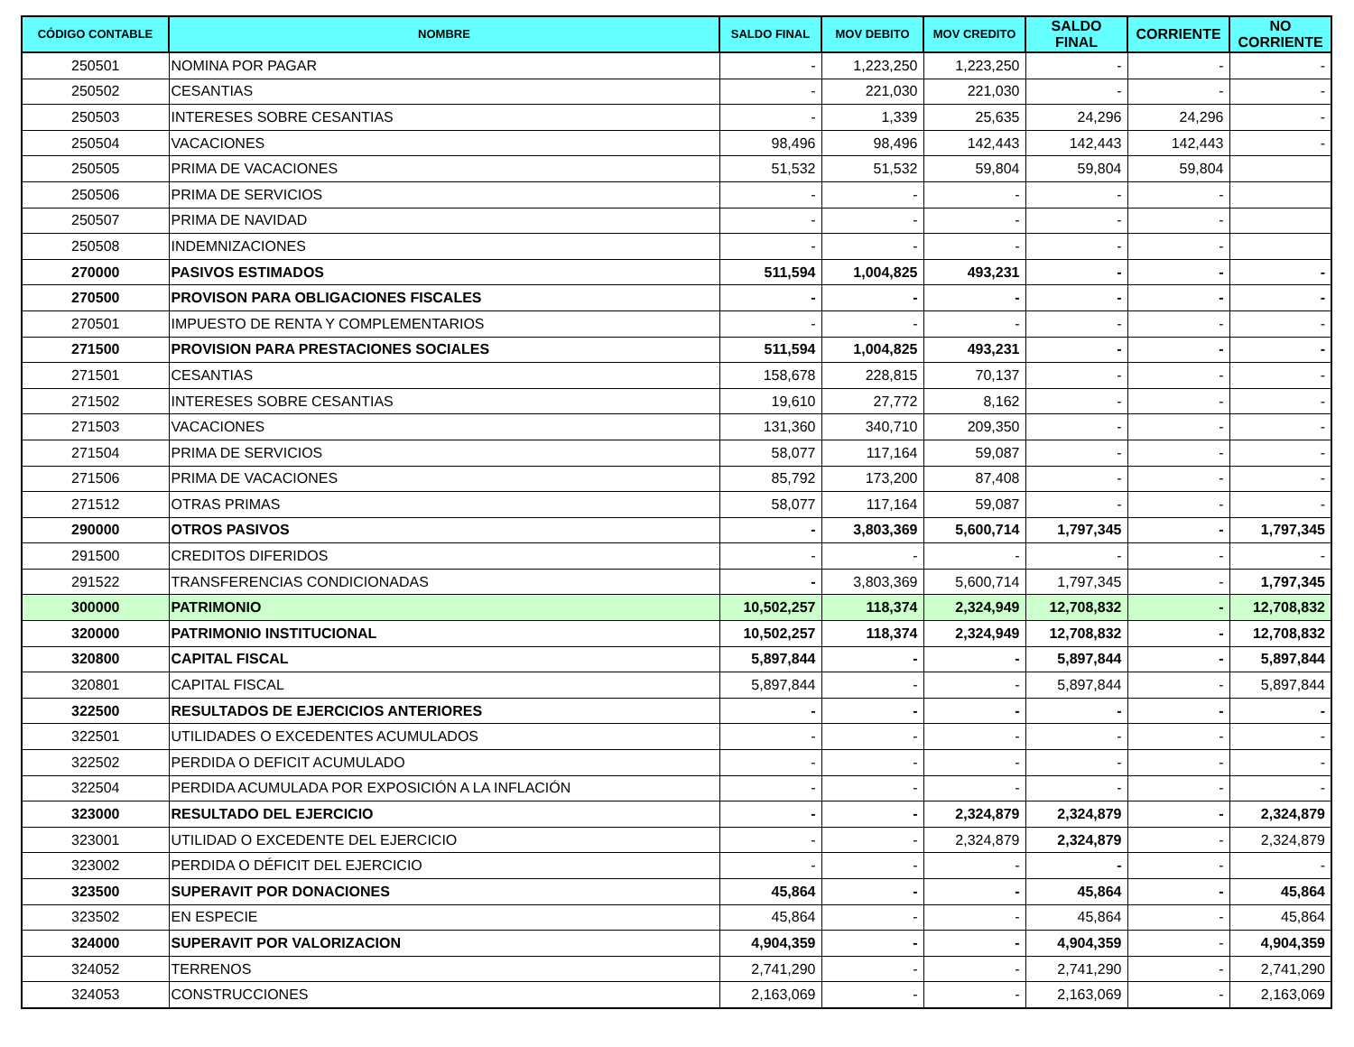| CÓDIGO CONTABLE | NOMBRE | SALDO FINAL | MOV DEBITO | MOV CREDITO | SALDO FINAL | CORRIENTE | NO CORRIENTE |
| --- | --- | --- | --- | --- | --- | --- | --- |
| 250501 | NOMINA POR PAGAR | - | 1,223,250 | 1,223,250 | - | - | - |
| 250502 | CESANTIAS | - | 221,030 | 221,030 | - | - | - |
| 250503 | INTERESES SOBRE CESANTIAS | - | 1,339 | 25,635 | 24,296 | 24,296 | - |
| 250504 | VACACIONES | 98,496 | 98,496 | 142,443 | 142,443 | 142,443 | - |
| 250505 | PRIMA DE VACACIONES | 51,532 | 51,532 | 59,804 | 59,804 | 59,804 | |
| 250506 | PRIMA DE SERVICIOS | - | - | - | - | - | |
| 250507 | PRIMA DE NAVIDAD | - | - | - | - | - | |
| 250508 | INDEMNIZACIONES | - | - | - | - | - | |
| 270000 | PASIVOS ESTIMADOS | 511,594 | 1,004,825 | 493,231 | - | - | - |
| 270500 | PROVISON PARA OBLIGACIONES FISCALES | - | - | - | - | - | - |
| 270501 | IMPUESTO DE RENTA Y COMPLEMENTARIOS | - | - | - | - | - | - |
| 271500 | PROVISION PARA PRESTACIONES SOCIALES | 511,594 | 1,004,825 | 493,231 | - | - | - |
| 271501 | CESANTIAS | 158,678 | 228,815 | 70,137 | - | - | - |
| 271502 | INTERESES SOBRE CESANTIAS | 19,610 | 27,772 | 8,162 | - | - | - |
| 271503 | VACACIONES | 131,360 | 340,710 | 209,350 | - | - | - |
| 271504 | PRIMA DE SERVICIOS | 58,077 | 117,164 | 59,087 | - | - | - |
| 271506 | PRIMA DE VACACIONES | 85,792 | 173,200 | 87,408 | - | - | - |
| 271512 | OTRAS PRIMAS | 58,077 | 117,164 | 59,087 | - | - | - |
| 290000 | OTROS PASIVOS | - | 3,803,369 | 5,600,714 | 1,797,345 | - | 1,797,345 |
| 291500 | CREDITOS DIFERIDOS | - | - | - | - | - | - |
| 291522 | TRANSFERENCIAS CONDICIONADAS | - | 3,803,369 | 5,600,714 | 1,797,345 | - | 1,797,345 |
| 300000 | PATRIMONIO | 10,502,257 | 118,374 | 2,324,949 | 12,708,832 | - | 12,708,832 |
| 320000 | PATRIMONIO INSTITUCIONAL | 10,502,257 | 118,374 | 2,324,949 | 12,708,832 | - | 12,708,832 |
| 320800 | CAPITAL FISCAL | 5,897,844 | - | - | 5,897,844 | - | 5,897,844 |
| 320801 | CAPITAL FISCAL | 5,897,844 | - | - | 5,897,844 | - | 5,897,844 |
| 322500 | RESULTADOS DE EJERCICIOS ANTERIORES | - | - | - | - | - | - |
| 322501 | UTILIDADES O EXCEDENTES ACUMULADOS | - | - | - | - | - | - |
| 322502 | PERDIDA O DEFICIT ACUMULADO | - | - | - | - | - | - |
| 322504 | PERDIDA ACUMULADA POR EXPOSICIÓN A LA INFLACIÓN | - | - | - | - | - | - |
| 323000 | RESULTADO DEL EJERCICIO | - | - | 2,324,879 | 2,324,879 | - | 2,324,879 |
| 323001 | UTILIDAD O EXCEDENTE DEL EJERCICIO | - | - | 2,324,879 | 2,324,879 | - | 2,324,879 |
| 323002 | PERDIDA O DÉFICIT DEL EJERCICIO | - | - | - | - | - | - |
| 323500 | SUPERAVIT POR DONACIONES | 45,864 | - | - | 45,864 | - | 45,864 |
| 323502 | EN ESPECIE | 45,864 | - | - | 45,864 | - | 45,864 |
| 324000 | SUPERAVIT POR VALORIZACION | 4,904,359 | - | - | 4,904,359 | - | 4,904,359 |
| 324052 | TERRENOS | 2,741,290 | - | - | 2,741,290 | - | 2,741,290 |
| 324053 | CONSTRUCCIONES | 2,163,069 | - | - | 2,163,069 | - | 2,163,069 |